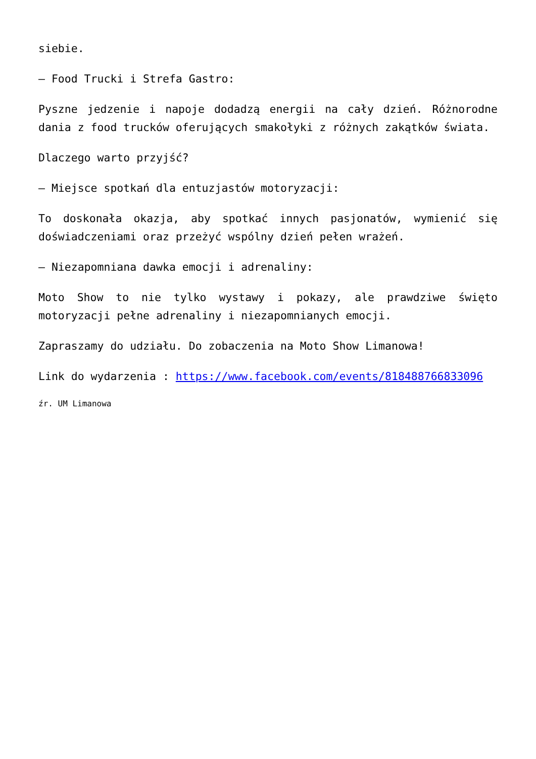siebie.
– Food Trucki i Strefa Gastro:
Pyszne jedzenie i napoje dodadzą energii na cały dzień. Różnorodne dania z food trucków oferujących smakołyki z różnych zakątków świata.
Dlaczego warto przyjść?
– Miejsce spotkań dla entuzjastów motoryzacji:
To doskonała okazja, aby spotkać innych pasjonatów, wymienić się doświadczeniami oraz przeżyć wspólny dzień pełen wrażeń.
– Niezapomniana dawka emocji i adrenaliny:
Moto Show to nie tylko wystawy i pokazy, ale prawdziwe święto motoryzacji pełne adrenaliny i niezapomnianych emocji.
Zapraszamy do udziału. Do zobaczenia na Moto Show Limanowa!
Link do wydarzenia : https://www.facebook.com/events/818488766833096
źr. UM Limanowa